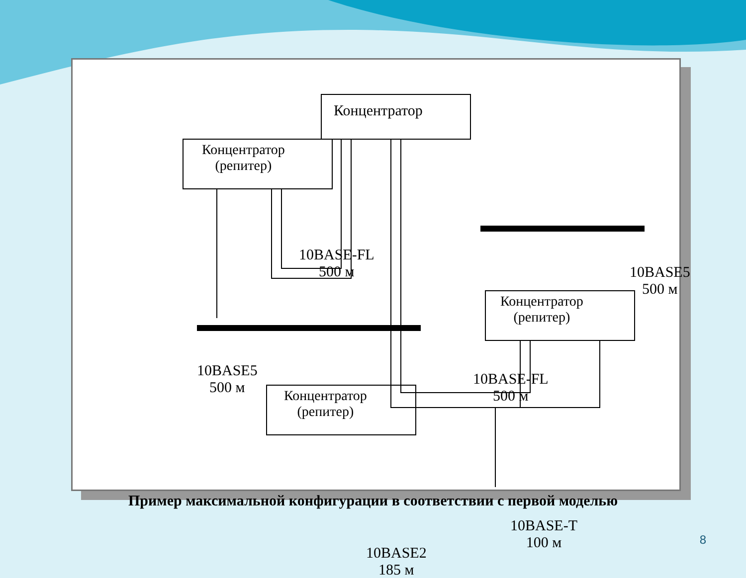Концентратор
Концентратор
(репитер)
10BASE-FL
500 м
10BASE5
500 м
Концентратор
(репитер)
10BASE5
500 м
10BASE-FL
500 м
Концентратор
(репитер)
10BASE-T
100 м
10BASE2
185 м
Пример максимальной конфигурации в соответствии с первой моделью
8